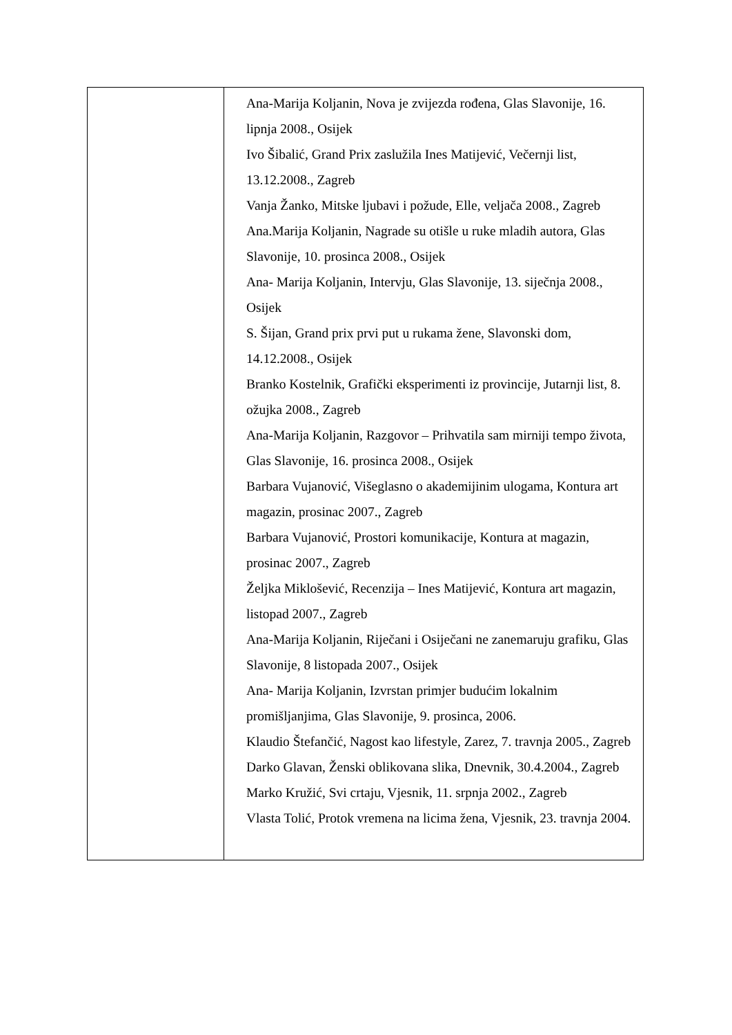| | Ana-Marija Koljanin, Nova je zvijezda rođena, Glas Slavonije, 16. lipnja 2008., Osijek Ivo Šibalić, Grand Prix zaslužila Ines Matijević, Večernji list, 13.12.2008., Zagreb Vanja Žanko, Mitske ljubavi i požude, Elle, veljača 2008., Zagreb Ana.Marija Koljanin, Nagrade su otišle u ruke mladih autora, Glas Slavonije, 10. prosinca 2008., Osijek Ana- Marija Koljanin, Intervju, Glas Slavonije, 13. siječnja 2008., Osijek S. Šijan, Grand prix prvi put u rukama žene, Slavonski dom, 14.12.2008., Osijek Branko Kostelnik, Grafički eksperimenti iz provincije, Jutarnji list, 8. ožujka 2008., Zagreb Ana-Marija Koljanin, Razgovor – Prihvatila sam mirniji tempo života, Glas Slavonije, 16. prosinca 2008., Osijek Barbara Vujanović, Višeglasno o akademijinim ulogama, Kontura art magazin, prosinac 2007., Zagreb Barbara Vujanović, Prostori komunikacije, Kontura at magazin, prosinac 2007., Zagreb Željka Miklošević, Recenzija – Ines Matijević, Kontura art magazin, listopad 2007., Zagreb Ana-Marija Koljanin, Riječani i Osiječani ne zanemaruju grafiku, Glas Slavonije, 8 listopada 2007., Osijek Ana- Marija Koljanin, Izvrstan primjer budućim lokalnim promišljanjima, Glas Slavonije, 9. prosinca, 2006. Klaudio Štefančić, Nagost kao lifestyle, Zarez, 7. travnja 2005., Zagreb Darko Glavan, Ženski oblikovana slika, Dnevnik, 30.4.2004., Zagreb Marko Kružić, Svi crtaju, Vjesnik, 11. srpnja 2002., Zagreb Vlasta Tolić, Protok vremena na licima žena, Vjesnik, 23. travnja 2004. |